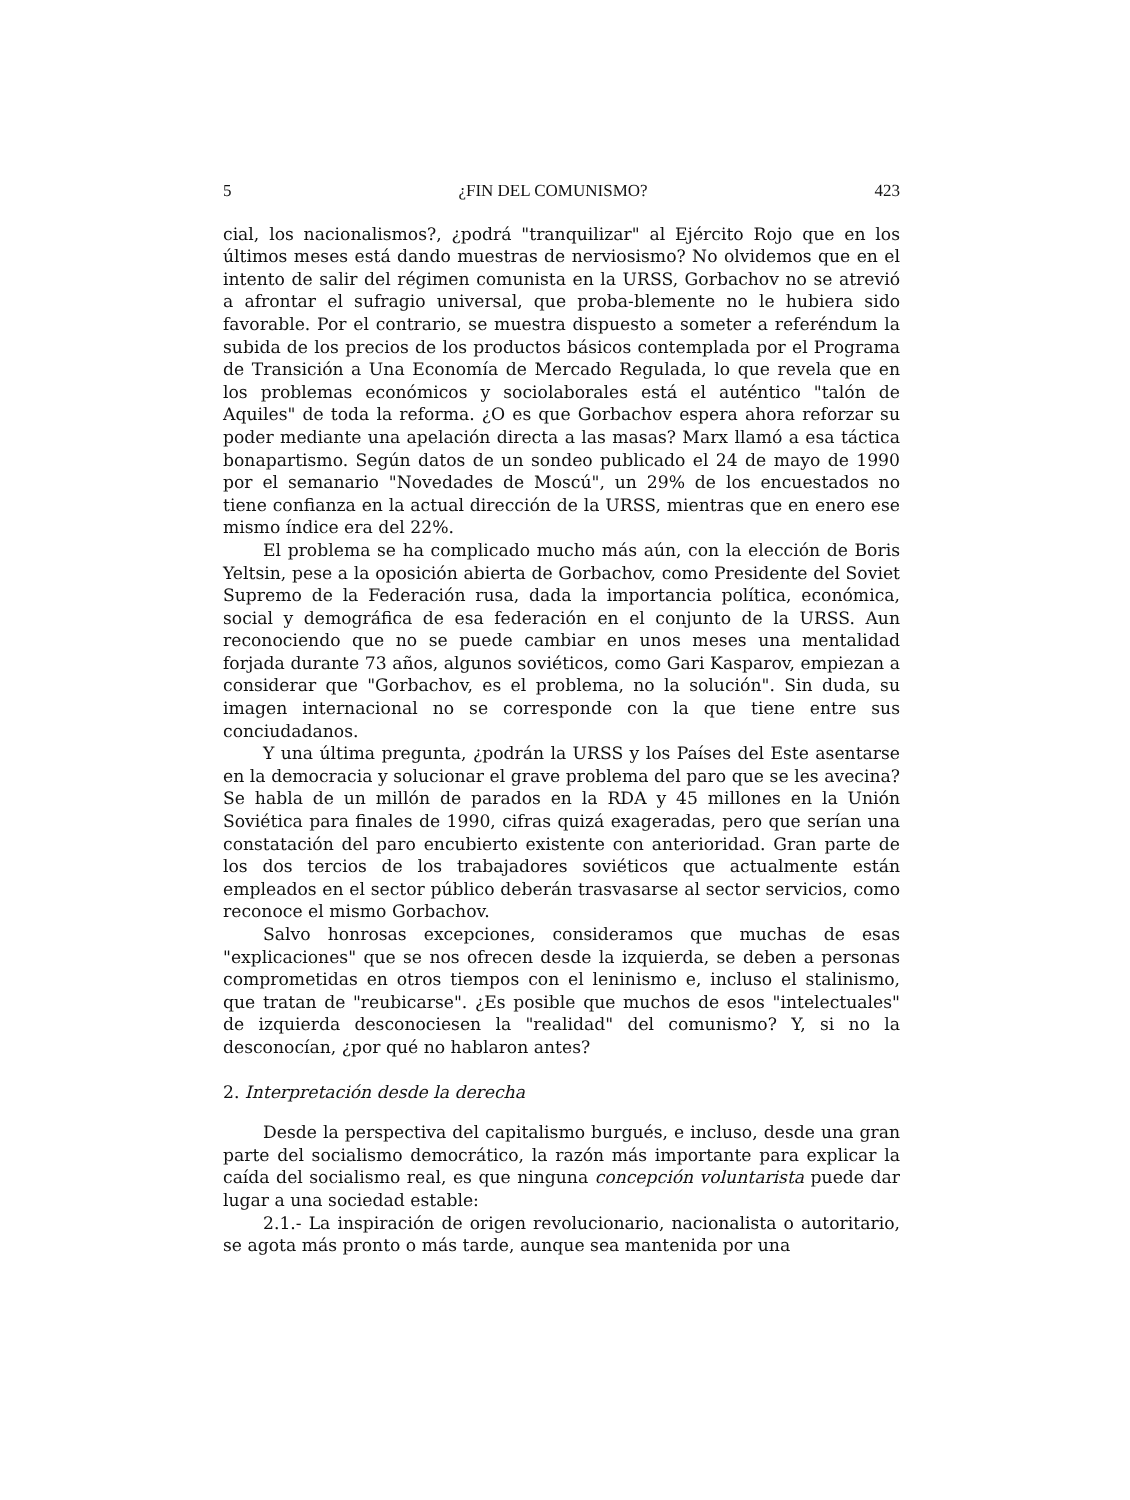5 ¿FIN DEL COMUNISMO? 423
cial, los nacionalismos?, ¿podrá "tranquilizar" al Ejército Rojo que en los últimos meses está dando muestras de nerviosismo? No olvidemos que en el intento de salir del régimen comunista en la URSS, Gorbachov no se atrevió a afrontar el sufragio universal, que proba-blemente no le hubiera sido favorable. Por el contrario, se muestra dispuesto a someter a referéndum la subida de los precios de los productos básicos contemplada por el Programa de Transición a Una Economía de Mercado Regulada, lo que revela que en los problemas económicos y sociolaborales está el auténtico "talón de Aquiles" de toda la reforma. ¿O es que Gorbachov espera ahora reforzar su poder mediante una apelación directa a las masas? Marx llamó a esa táctica bonapartismo. Según datos de un sondeo publicado el 24 de mayo de 1990 por el semanario "Novedades de Moscú", un 29% de los encuestados no tiene confianza en la actual dirección de la URSS, mientras que en enero ese mismo índice era del 22%.
El problema se ha complicado mucho más aún, con la elección de Boris Yeltsin, pese a la oposición abierta de Gorbachov, como Presidente del Soviet Supremo de la Federación rusa, dada la importancia política, económica, social y demográfica de esa federación en el conjunto de la URSS. Aun reconociendo que no se puede cambiar en unos meses una mentalidad forjada durante 73 años, algunos soviéticos, como Gari Kasparov, empiezan a considerar que "Gorbachov, es el problema, no la solución". Sin duda, su imagen internacional no se corresponde con la que tiene entre sus conciudadanos.
Y una última pregunta, ¿podrán la URSS y los Países del Este asentarse en la democracia y solucionar el grave problema del paro que se les avecina? Se habla de un millón de parados en la RDA y 45 millones en la Unión Soviética para finales de 1990, cifras quizá exageradas, pero que serían una constatación del paro encubierto existente con anterioridad. Gran parte de los dos tercios de los trabajadores soviéticos que actualmente están empleados en el sector público deberán trasvasarse al sector servicios, como reconoce el mismo Gorbachov.
Salvo honrosas excepciones, consideramos que muchas de esas "explicaciones" que se nos ofrecen desde la izquierda, se deben a personas comprometidas en otros tiempos con el leninismo e, incluso el stalinismo, que tratan de "reubicarse". ¿Es posible que muchos de esos "intelectuales" de izquierda desconociesen la "realidad" del comunismo? Y, si no la desconocían, ¿por qué no hablaron antes?
2. Interpretación desde la derecha
Desde la perspectiva del capitalismo burgués, e incluso, desde una gran parte del socialismo democrático, la razón más importante para explicar la caída del socialismo real, es que ninguna concepción voluntarista puede dar lugar a una sociedad estable:
2.1.- La inspiración de origen revolucionario, nacionalista o autoritario, se agota más pronto o más tarde, aunque sea mantenida por una